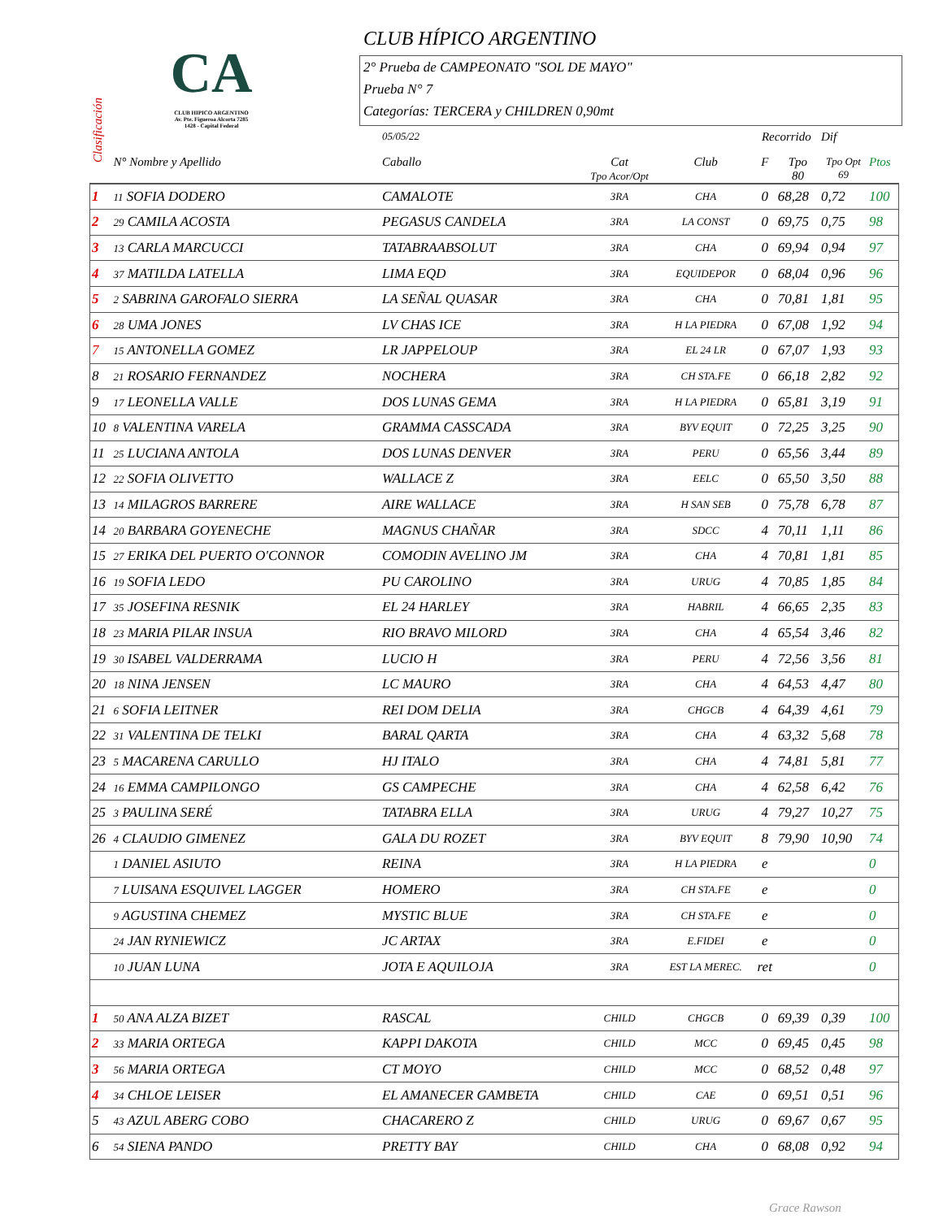CLUB HÍPICO ARGENTINO
CA
CLUB HIPICO ARGENTINO
Av. Pte. Figueroa Alcorta 7285
1428 - Capital Federal
2° Prueba de CAMPEONATO "SOL DE MAYO"
Prueba N° 7
Categorías: TERCERA y CHILDREN 0,90mt
Clasificación
| | | 05/05/22 | | | Recorrido | | Dif | |
| --- | --- | --- | --- | --- | --- | --- | --- | --- |
| | N° Nombre y Apellido | Caballo | Cat Tpo Acor/Opt | Club | F | Tpo 80 | Tpo Opt 69 | Ptos |
| 1 | 11 SOFIA DODERO | CAMALOTE | 3RA | CHA | 0 | 68,28 | 0,72 | 100 |
| 2 | 29 CAMILA ACOSTA | PEGASUS CANDELA | 3RA | LA CONST | 0 | 69,75 | 0,75 | 98 |
| 3 | 13 CARLA MARCUCCI | TATABRAABSOLUT | 3RA | CHA | 0 | 69,94 | 0,94 | 97 |
| 4 | 37 MATILDA LATELLA | LIMA EQD | 3RA | EQUIDEPOR | 0 | 68,04 | 0,96 | 96 |
| 5 | 2 SABRINA GAROFALO SIERRA | LA SEÑAL QUASAR | 3RA | CHA | 0 | 70,81 | 1,81 | 95 |
| 6 | 28 UMA JONES | LV CHAS ICE | 3RA | H LA PIEDRA | 0 | 67,08 | 1,92 | 94 |
| 7 | 15 ANTONELLA GOMEZ | LR JAPPELOUP | 3RA | EL 24 LR | 0 | 67,07 | 1,93 | 93 |
| 8 | 21 ROSARIO FERNANDEZ | NOCHERA | 3RA | CH STA.FE | 0 | 66,18 | 2,82 | 92 |
| 9 | 17 LEONELLA VALLE | DOS LUNAS GEMA | 3RA | H LA PIEDRA | 0 | 65,81 | 3,19 | 91 |
| 10 | 8 VALENTINA VARELA | GRAMMA CASSCADA | 3RA | BYV EQUIT | 0 | 72,25 | 3,25 | 90 |
| 11 | 25 LUCIANA ANTOLA | DOS LUNAS DENVER | 3RA | PERU | 0 | 65,56 | 3,44 | 89 |
| 12 | 22 SOFIA OLIVETTO | WALLACE Z | 3RA | EELC | 0 | 65,50 | 3,50 | 88 |
| 13 | 14 MILAGROS BARRERE | AIRE WALLACE | 3RA | H SAN SEB | 0 | 75,78 | 6,78 | 87 |
| 14 | 20 BARBARA GOYENECHE | MAGNUS CHAÑAR | 3RA | SDCC | 4 | 70,11 | 1,11 | 86 |
| 15 | 27 ERIKA DEL PUERTO O'CONNOR | COMODIN AVELINO JM | 3RA | CHA | 4 | 70,81 | 1,81 | 85 |
| 16 | 19 SOFIA LEDO | PU CAROLINO | 3RA | URUG | 4 | 70,85 | 1,85 | 84 |
| 17 | 35 JOSEFINA RESNIK | EL 24 HARLEY | 3RA | HABRIL | 4 | 66,65 | 2,35 | 83 |
| 18 | 23 MARIA PILAR INSUA | RIO BRAVO MILORD | 3RA | CHA | 4 | 65,54 | 3,46 | 82 |
| 19 | 30 ISABEL VALDERRAMA | LUCIO H | 3RA | PERU | 4 | 72,56 | 3,56 | 81 |
| 20 | 18 NINA JENSEN | LC MAURO | 3RA | CHA | 4 | 64,53 | 4,47 | 80 |
| 21 | 6 SOFIA LEITNER | REI DOM DELIA | 3RA | CHGCB | 4 | 64,39 | 4,61 | 79 |
| 22 | 31 VALENTINA DE TELKI | BARAL QARTA | 3RA | CHA | 4 | 63,32 | 5,68 | 78 |
| 23 | 5 MACARENA CARULLO | HJ ITALO | 3RA | CHA | 4 | 74,81 | 5,81 | 77 |
| 24 | 16 EMMA CAMPILONGO | GS CAMPECHE | 3RA | CHA | 4 | 62,58 | 6,42 | 76 |
| 25 | 3 PAULINA SERÉ | TATABRA ELLA | 3RA | URUG | 4 | 79,27 | 10,27 | 75 |
| 26 | 4 CLAUDIO GIMENEZ | GALA DU ROZET | 3RA | BYV EQUIT | 8 | 79,90 | 10,90 | 74 |
| | 1 DANIEL ASIUTO | REINA | 3RA | H LA PIEDRA | e | | | 0 |
| | 7 LUISANA ESQUIVEL LAGGER | HOMERO | 3RA | CH STA.FE | e | | | 0 |
| | 9 AGUSTINA CHEMEZ | MYSTIC BLUE | 3RA | CH STA.FE | e | | | 0 |
| | 24 JAN RYNIEWICZ | JC ARTAX | 3RA | E.FIDEI | e | | | 0 |
| | 10 JUAN LUNA | JOTA E AQUILOJA | 3RA | EST LA MEREC. | ret | | | 0 |
| 1 | 50 ANA ALZA BIZET | RASCAL | CHILD | CHGCB | 0 | 69,39 | 0,39 | 100 |
| 2 | 33 MARIA ORTEGA | KAPPI DAKOTA | CHILD | MCC | 0 | 69,45 | 0,45 | 98 |
| 3 | 56 MARIA ORTEGA | CT MOYO | CHILD | MCC | 0 | 68,52 | 0,48 | 97 |
| 4 | 34 CHLOE LEISER | EL AMANECER GAMBETA | CHILD | CAE | 0 | 69,51 | 0,51 | 96 |
| 5 | 43 AZUL ABERG COBO | CHACARERO Z | CHILD | URUG | 0 | 69,67 | 0,67 | 95 |
| 6 | 54 SIENA PANDO | PRETTY BAY | CHILD | CHA | 0 | 68,08 | 0,92 | 94 |
Grace Rawson